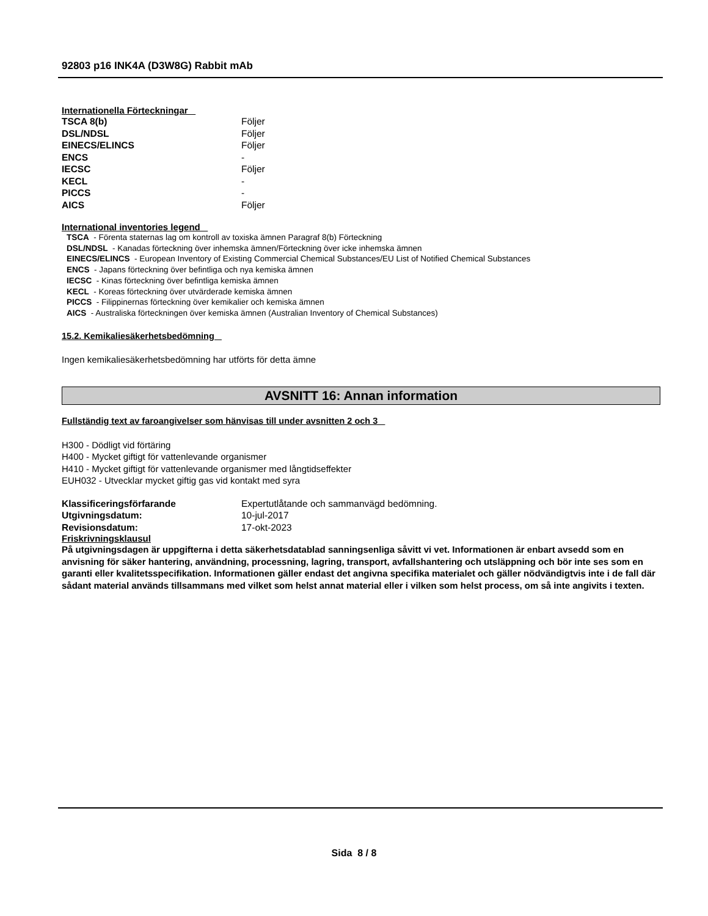92803 p16 INK4A (D3W8G) Rabbit mAb
Internationella Förteckningar
| TSCA 8(b) | Följer |
| DSL/NDSL | Följer |
| EINECS/ELINCS | Följer |
| ENCS | - |
| IECSC | Följer |
| KECL | - |
| PICCS | - |
| AICS | Följer |
International inventories legend
TSCA - Förenta staternas lag om kontroll av toxiska ämnen Paragraf 8(b) Förteckning
DSL/NDSL - Kanadas förteckning över inhemska ämnen/Förteckning över icke inhemska ämnen
EINECS/ELINCS - European Inventory of Existing Commercial Chemical Substances/EU List of Notified Chemical Substances
ENCS - Japans förteckning över befintliga och nya kemiska ämnen
IECSC - Kinas förteckning över befintliga kemiska ämnen
KECL - Koreas förteckning över utvärderade kemiska ämnen
PICCS - Filippinernas förteckning över kemikalier och kemiska ämnen
AICS - Australiska förteckningen över kemiska ämnen (Australian Inventory of Chemical Substances)
15.2. Kemikaliesäkerhetsbedömning
Ingen kemikaliesäkerhetsbedömning har utförts för detta ämne
AVSNITT 16: Annan information
Fullständig text av faroangivelser som hänvisas till under avsnitten 2 och 3
H300 - Dödligt vid förtäring
H400 - Mycket giftigt för vattenlevande organismer
H410 - Mycket giftigt för vattenlevande organismer med långtidseffekter
EUH032 - Utvecklar mycket giftig gas vid kontakt med syra
| Klassificeringsförfarande | Expertutlåtande och sammanvägd bedömning. |
| Utgivningsdatum: | 10-jul-2017 |
| Revisionsdatum: | 17-okt-2023 |
Friskrivningsklausul
På utgivningsdagen är uppgifterna i detta säkerhetsdatablad sanningsenliga såvitt vi vet. Informationen är enbart avsedd som en anvisning för säker hantering, användning, processning, lagring, transport, avfallshantering och utsläppning och bör inte ses som en garanti eller kvalitetsspecifikation. Informationen gäller endast det angivna specifika materialet och gäller nödvändigtvis inte i de fall där sådant material används tillsammans med vilket som helst annat material eller i vilken som helst process, om så inte angivits i texten.
Sida 8 / 8